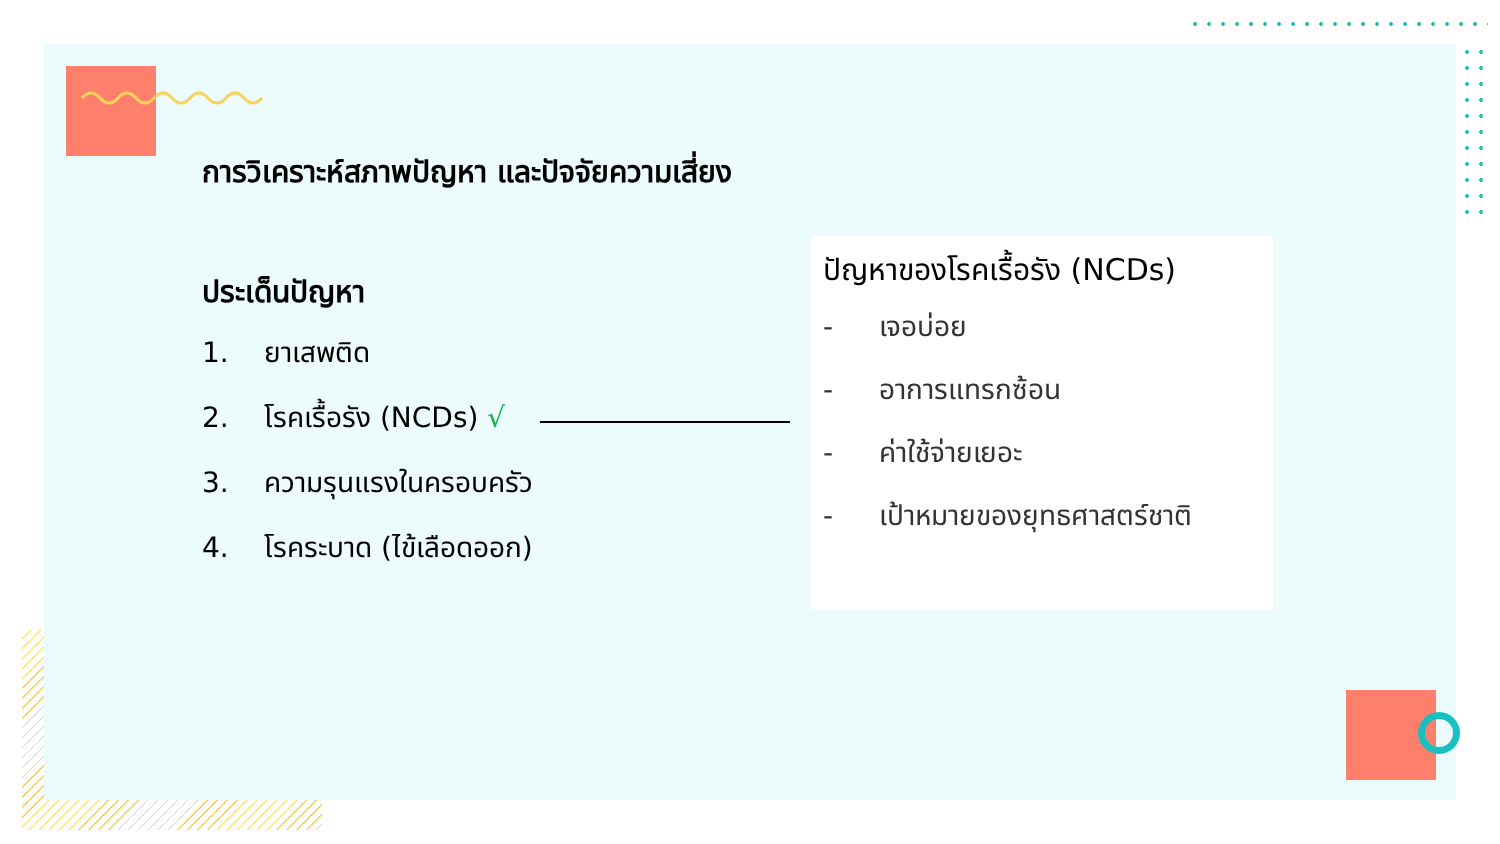การวิเคราะห์สภาพปัญหา และปัจจัยความเสี่ยง
ประเด็นปัญหา
1. ยาเสพติด
2. โรคเรื้อรัง (NCDs) √
3. ความรุนแรงในครอบครัว
4. โรคระบาด (ไข้เลือดออก)
ปัญหาของโรคเรื้อรัง (NCDs)
- เจอบ่อย
- อาการแทรกซ้อน
- ค่าใช้จ่ายเยอะ
- เป้าหมายของยุทธศาสตร์ชาติ